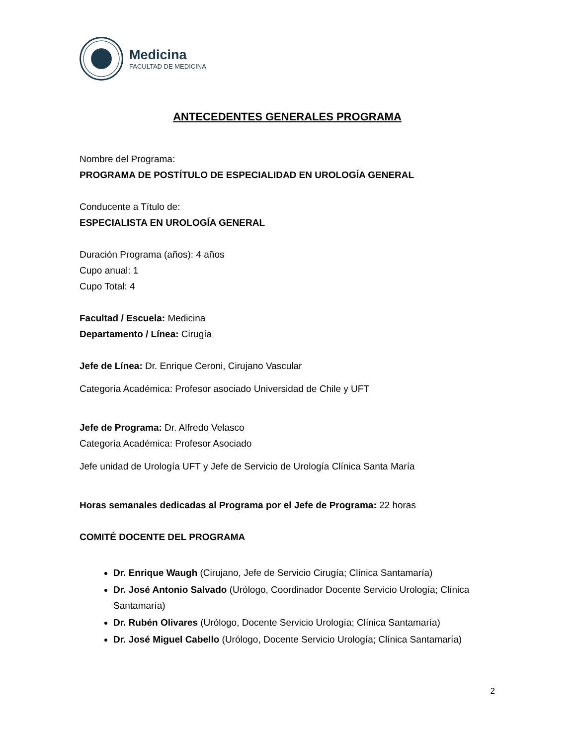Medicina
FACULTAD DE MEDICINA
ANTECEDENTES GENERALES PROGRAMA
Nombre del Programa:
PROGRAMA DE POSTÍTULO DE ESPECIALIDAD EN UROLOGÍA GENERAL
Conducente a Título de:
ESPECIALISTA EN UROLOGÍA GENERAL
Duración Programa (años): 4 años
Cupo anual: 1
Cupo Total: 4
Facultad / Escuela: Medicina
Departamento / Línea: Cirugía
Jefe de Línea: Dr. Enrique Ceroni, Cirujano Vascular
Categoría Académica: Profesor asociado Universidad de Chile y UFT
Jefe de Programa: Dr. Alfredo Velasco
Categoría Académica: Profesor Asociado
Jefe unidad de Urología UFT y Jefe de Servicio de Urología Clínica Santa María
Horas semanales dedicadas al Programa por el Jefe de Programa: 22 horas
COMITÉ DOCENTE DEL PROGRAMA
Dr. Enrique Waugh (Cirujano, Jefe de Servicio Cirugía; Clínica Santamaría)
Dr. José Antonio Salvado (Urólogo, Coordinador Docente Servicio Urología; Clínica Santamaría)
Dr. Rubén Olivares (Urólogo, Docente Servicio Urología; Clínica Santamaría)
Dr. José Miguel Cabello (Urólogo, Docente Servicio Urología; Clínica Santamaría)
2